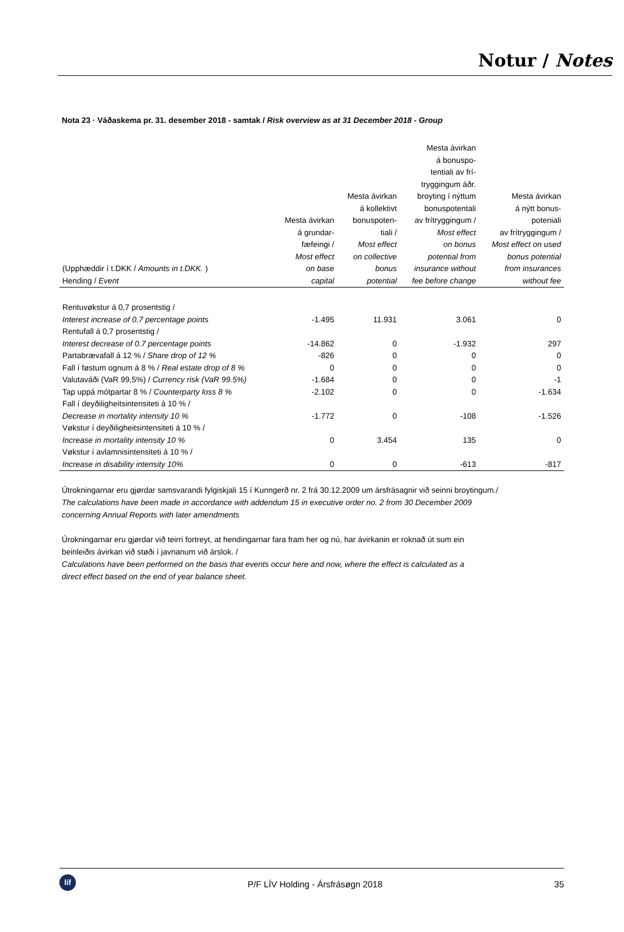Notur / Notes
Nota 23 · Váðaskema pr. 31. desember 2018 - samtak / Risk overview as at 31 December 2018 - Group
| (Upphæddir í t.DKK / Amounts in t.DKK. ) Hending / Event | Mesta ávirkan á grundar- fæfeingi / Most effect on base capital | Mesta ávirkan á kollektivt bonuspoten- tiali / Most effect on collective bonus potential | Mesta ávirkan á bonuspo- tentiali av frí- tryggingum áðr. broyting í nýttum bonuspotentali av frítryggingum / Most effect on bonus potential from insurance without fee before change | Mesta ávirkan á nýtt bonus- poteniali av frítryggingum / Most effect on used bonus potential from insurances without fee |
| --- | --- | --- | --- | --- |
| Rentuvøkstur á 0,7 prosentstig / Interest increase of 0.7 percentage points | -1.495 | 11.931 | 3.061 | 0 |
| Rentufall á 0,7 prosentstig / Interest decrease of 0.7 percentage points | -14.862 | 0 | -1.932 | 297 |
| Partabrævafall á 12 % / Share drop of 12 % | -826 | 0 | 0 | 0 |
| Fall í føstum ognum á 8 % / Real estate drop of 8 % | 0 | 0 | 0 | 0 |
| Valutaváði (VaR 99,5%) / Currency risk (VaR 99.5%) | -1.684 | 0 | 0 | -1 |
| Tap uppá mótpartar 8 % / Counterparty loss 8 % | -2.102 | 0 | 0 | -1.634 |
| Fall í deyðiligheitsintensiteti á 10 % / Decrease in mortality intensity 10 % | -1.772 | 0 | -108 | -1.526 |
| Vøkstur í deyðiligheitsintensiteti á 10 % / Increase in mortality intensity 10 % | 0 | 3.454 | 135 | 0 |
| Vøkstur í avlamnisintensiteti á 10 % / Increase in disability intensity 10% | 0 | 0 | -613 | -817 |
Útrokningarnar eru gjørdar samsvarandi fylgiskjali 15 í Kunngerð nr. 2 frá 30.12.2009 um ársfrásagnir við seinni broytingum./
The calculations have been made in accordance with addendum 15 in executive order no. 2 from 30 December 2009
concerning Annual Reports with later amendments
Úrokningarnar eru gjørdar við teirri fortreyt, at hendingarnar fara fram her og nú, har ávirkanin er roknað út sum ein
beinleiðis ávirkan við støði í javnanum við árslok. /
Calculations have been performed on the basis that events occur here and now, where the effect is calculated as a
direct effect based on the end of year balance sheet.
líf
P/F LÍV Holding - Ársfrásøgn 2018
35